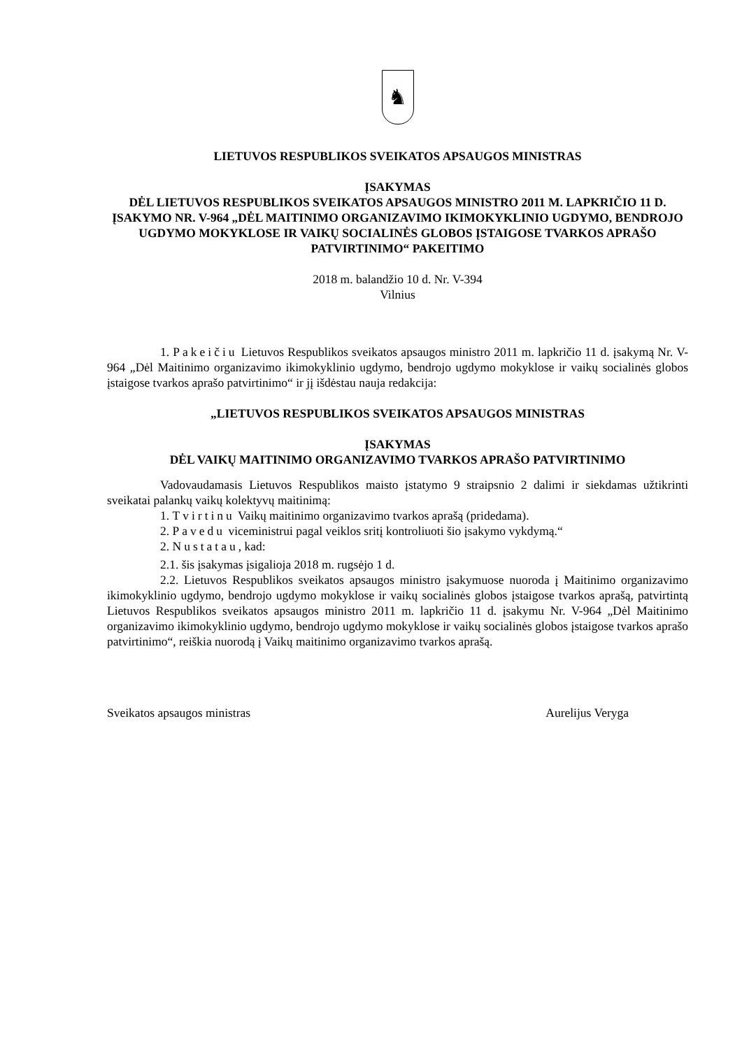♞
LIETUVOS RESPUBLIKOS SVEIKATOS APSAUGOS MINISTRAS
ĮSAKYMAS
DĖL LIETUVOS RESPUBLIKOS SVEIKATOS APSAUGOS MINISTRO 2011 M. LAPKRIČIO 11 D. ĮSAKYMO NR. V-964 „DĖL MAITINIMO ORGANIZAVIMO IKIMOKYKLINIO UGDYMO, BENDROJO UGDYMO MOKYKLOSE IR VAIKŲ SOCIALINĖS GLOBOS ĮSTAIGOSE TVARKOS APRAŠO PATVIRTINIMO“ PAKEITIMO
2018 m. balandžio 10 d. Nr. V-394
Vilnius
1. Pakeičiu Lietuvos Respublikos sveikatos apsaugos ministro 2011 m. lapkričio 11 d. įsakymą Nr. V-964 „Dėl Maitinimo organizavimo ikimokyklinio ugdymo, bendrojo ugdymo mokyklose ir vaikų socialinės globos įstaigose tvarkos aprašo patvirtinimo“ ir jį išdėstau nauja redakcija:
„LIETUVOS RESPUBLIKOS SVEIKATOS APSAUGOS MINISTRAS
ĮSAKYMAS
DĖL VAIKŲ MAITINIMO ORGANIZAVIMO TVARKOS APRAŠO PATVIRTINIMO
Vadovaudamasis Lietuvos Respublikos maisto įstatymo 9 straipsnio 2 dalimi ir siekdamas užtikrinti sveikatai palankų vaikų kolektyvų maitinimą:
1. Tvirtinu Vaikų maitinimo organizavimo tvarkos aprašą (pridedama).
2. Pavedu viceministrui pagal veiklos sritį kontroliuoti šio įsakymo vykdymą.“
2. Nustatau, kad:
2.1. šis įsakymas įsigalioja 2018 m. rugsėjo 1 d.
2.2. Lietuvos Respublikos sveikatos apsaugos ministro įsakymuose nuoroda į Maitinimo organizavimo ikimokyklinio ugdymo, bendrojo ugdymo mokyklose ir vaikų socialinės globos įstaigose tvarkos aprašą, patvirtintą Lietuvos Respublikos sveikatos apsaugos ministro 2011 m. lapkričio 11 d. įsakymu Nr. V-964 „Dėl Maitinimo organizavimo ikimokyklinio ugdymo, bendrojo ugdymo mokyklose ir vaikų socialinės globos įstaigose tvarkos aprašo patvirtinimo“, reiškia nuorodą į Vaikų maitinimo organizavimo tvarkos aprašą.
Sveikatos apsaugos ministras Aurelijus Veryga